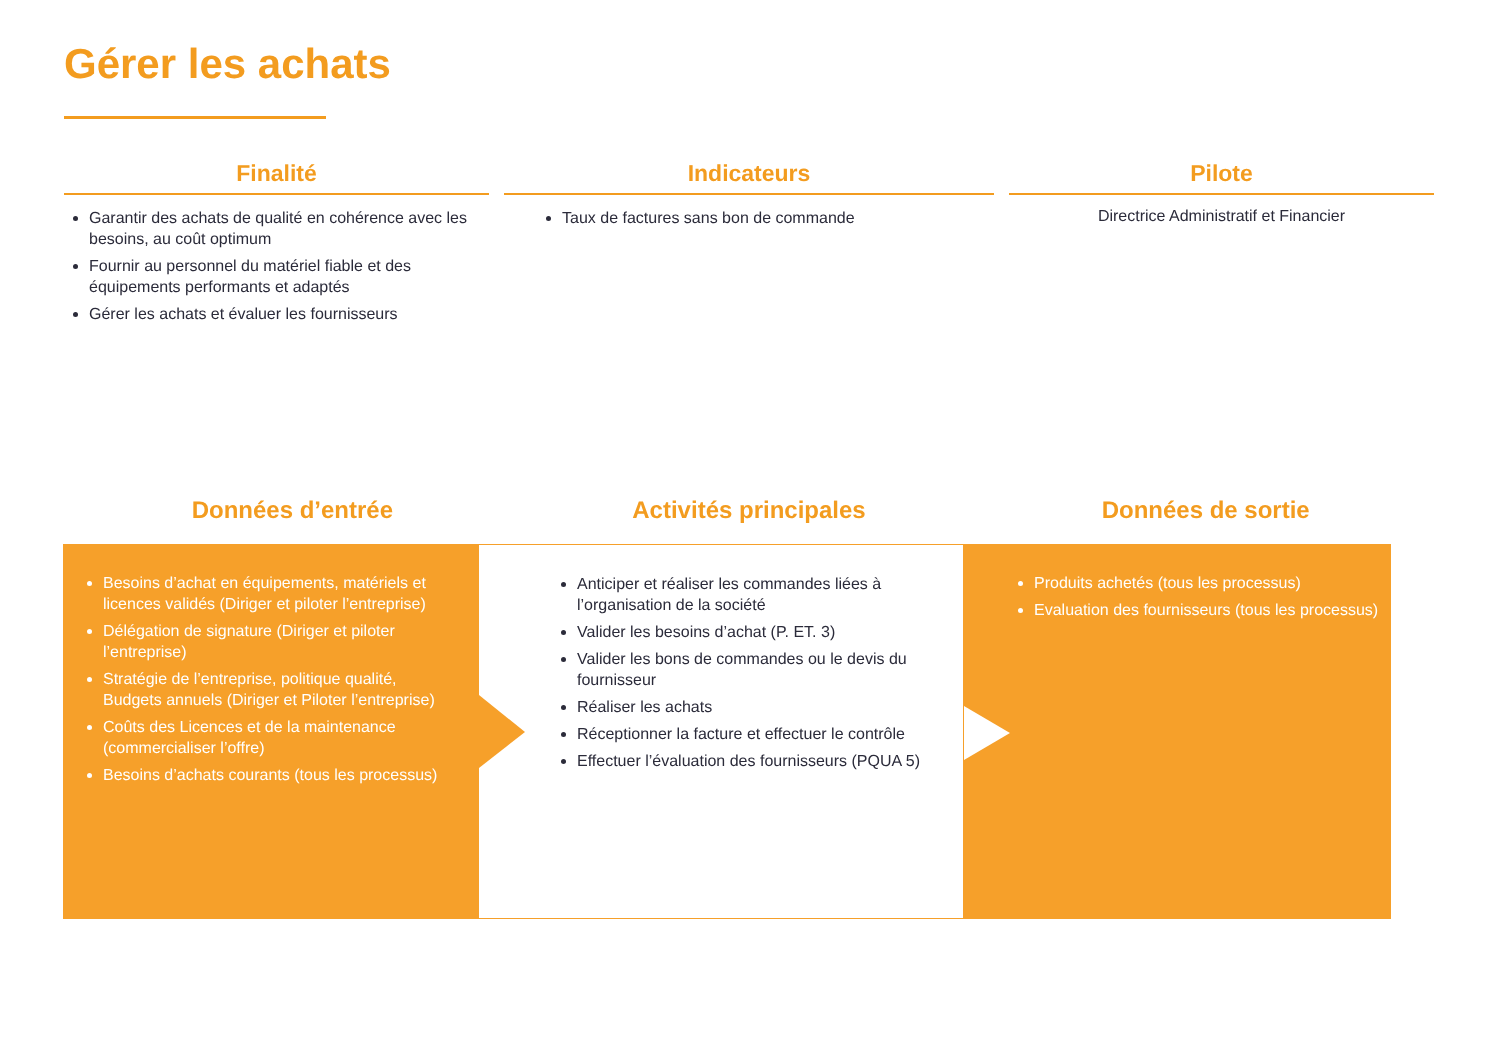Gérer les achats
Finalité
Garantir des achats de qualité en cohérence avec les besoins, au coût optimum
Fournir au personnel du matériel fiable et des équipements performants et adaptés
Gérer les achats et évaluer les fournisseurs
Indicateurs
Taux de factures sans bon de commande
Pilote
Directrice Administratif et Financier
Données d’entrée Activités principales Données de sortie
Besoins d’achat en équipements, matériels et licences validés (Diriger et piloter l’entreprise)
Délégation de signature (Diriger et piloter l’entreprise)
Stratégie de l’entreprise, politique qualité, Budgets annuels (Diriger et Piloter l’entreprise)
Coûts des Licences et de la maintenance (commercialiser l’offre)
Besoins d’achats courants (tous les processus)
Anticiper et réaliser les commandes liées à l’organisation de la société
Valider les besoins d’achat (P. ET. 3)
Valider les bons de commandes ou le devis du fournisseur
Réaliser les achats
Réceptionner la facture et effectuer le contrôle
Effectuer l’évaluation des fournisseurs (PQUA 5)
Produits achetés (tous les processus)
Evaluation des fournisseurs (tous les processus)